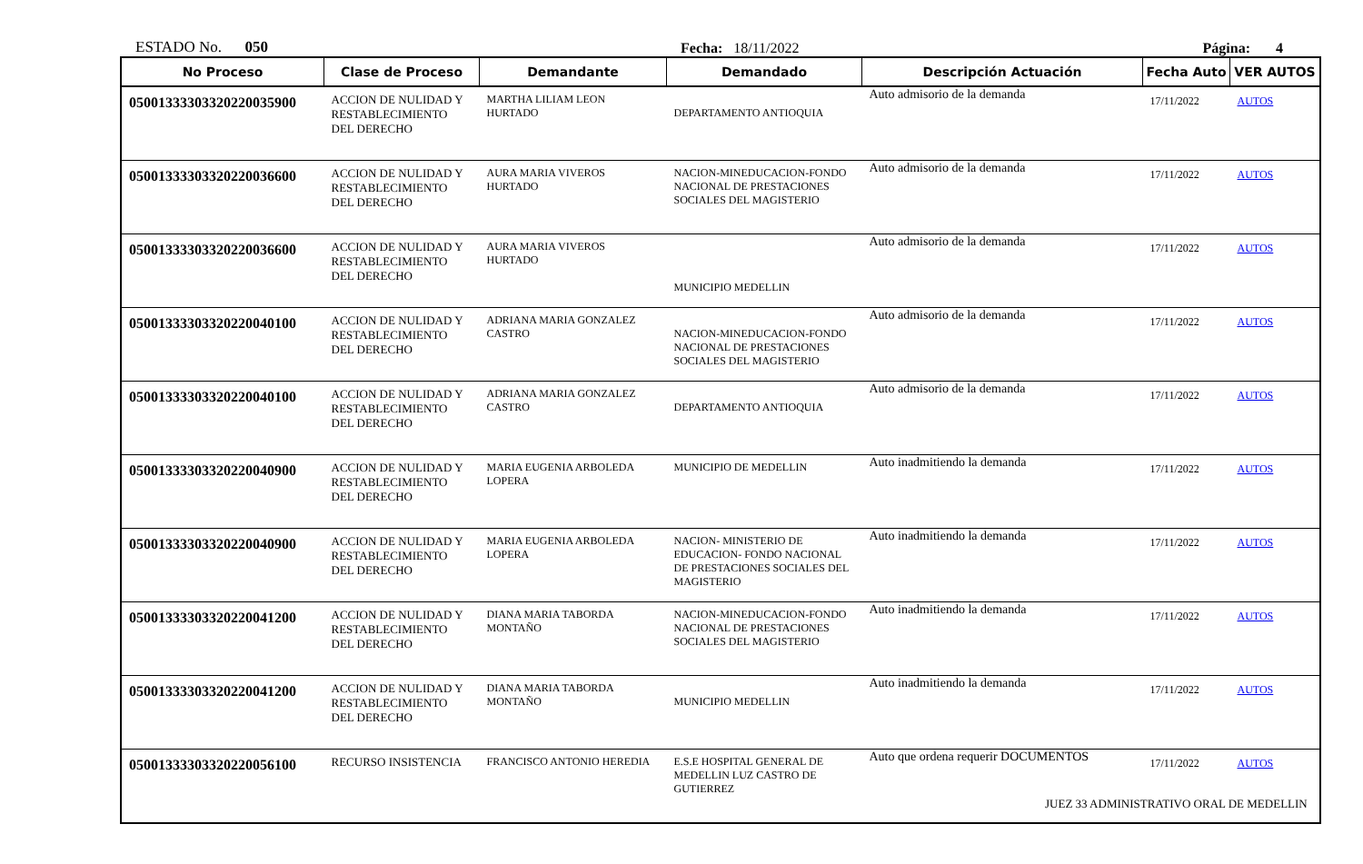ESTADO No. 050
Fecha: 18/11/2022
Página: 4
| No Proceso | Clase de Proceso | Demandante | Demandado | Descripción Actuación | Fecha Auto | VER AUTOS |
| --- | --- | --- | --- | --- | --- | --- |
| 05001333303320220035900 | ACCION DE NULIDAD Y RESTABLECIMIENTO DEL DERECHO | MARTHA LILIAM LEON HURTADO | DEPARTAMENTO ANTIOQUIA | Auto admisorio de la demanda | 17/11/2022 | AUTOS |
| 05001333303320220036600 | ACCION DE NULIDAD Y RESTABLECIMIENTO DEL DERECHO | AURA MARIA VIVEROS HURTADO | NACION-MINEDUCACION-FONDO NACIONAL DE PRESTACIONES SOCIALES DEL MAGISTERIO | Auto admisorio de la demanda | 17/11/2022 | AUTOS |
| 05001333303320220036600 | ACCION DE NULIDAD Y RESTABLECIMIENTO DEL DERECHO | AURA MARIA VIVEROS HURTADO | MUNICIPIO MEDELLIN | Auto admisorio de la demanda | 17/11/2022 | AUTOS |
| 05001333303320220040100 | ACCION DE NULIDAD Y RESTABLECIMIENTO DEL DERECHO | ADRIANA MARIA GONZALEZ CASTRO | NACION-MINEDUCACION-FONDO NACIONAL DE PRESTACIONES SOCIALES DEL MAGISTERIO | Auto admisorio de la demanda | 17/11/2022 | AUTOS |
| 05001333303320220040100 | ACCION DE NULIDAD Y RESTABLECIMIENTO DEL DERECHO | ADRIANA MARIA GONZALEZ CASTRO | DEPARTAMENTO ANTIOQUIA | Auto admisorio de la demanda | 17/11/2022 | AUTOS |
| 05001333303320220040900 | ACCION DE NULIDAD Y RESTABLECIMIENTO DEL DERECHO | MARIA EUGENIA ARBOLEDA LOPERA | MUNICIPIO DE MEDELLIN | Auto inadmitiendo la demanda | 17/11/2022 | AUTOS |
| 05001333303320220040900 | ACCION DE NULIDAD Y RESTABLECIMIENTO DEL DERECHO | MARIA EUGENIA ARBOLEDA LOPERA | NACION- MINISTERIO DE EDUCACION- FONDO NACIONAL DE PRESTACIONES SOCIALES DEL MAGISTERIO | Auto inadmitiendo la demanda | 17/11/2022 | AUTOS |
| 05001333303320220041200 | ACCION DE NULIDAD Y RESTABLECIMIENTO DEL DERECHO | DIANA MARIA TABORDA MONTAÑO | NACION-MINEDUCACION-FONDO NACIONAL DE PRESTACIONES SOCIALES DEL MAGISTERIO | Auto inadmitiendo la demanda | 17/11/2022 | AUTOS |
| 05001333303320220041200 | ACCION DE NULIDAD Y RESTABLECIMIENTO DEL DERECHO | DIANA MARIA TABORDA MONTAÑO | MUNICIPIO MEDELLIN | Auto inadmitiendo la demanda | 17/11/2022 | AUTOS |
| 05001333303320220056100 | RECURSO INSISTENCIA | FRANCISCO ANTONIO HEREDIA | E.S.E HOSPITAL GENERAL DE MEDELLIN LUZ CASTRO DE GUTIERREZ | Auto que ordena requerir DOCUMENTOS | 17/11/2022 | AUTOS |
JUEZ 33 ADMINISTRATIVO ORAL DE MEDELLIN